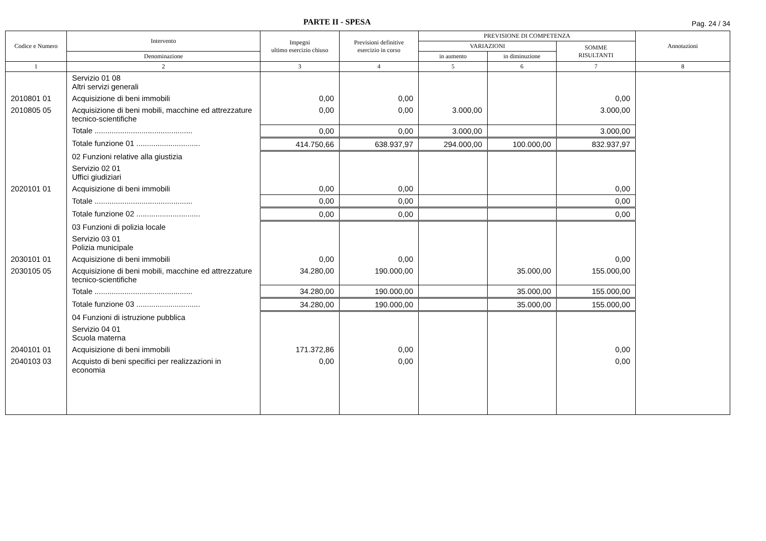PARTE II - SPESA
Pag. 24 / 34
| Codice e Numero | Intervento | Impegni ultimo esercizio chiuso | Previsioni definitive esercizio in corso | PREVISIONE DI COMPETENZA | | | Annotazioni |
| --- | --- | --- | --- | --- | --- | --- | --- |
| | | | | VARIAZIONI | | SOMME RISULTANTI | |
| | Denominazione | | | in aumento | in diminuzione | | |
| 1 | 2 | 3 | 4 | 5 | 6 | 7 | 8 |
| | Servizio 01 08 Altri servizi generali | | | | | | |
| 2010801 01 | Acquisizione di beni immobili | 0,00 | 0,00 | | | 0,00 | |
| 2010805 05 | Acquisizione di beni mobili, macchine ed attrezzature tecnico-scientifiche | 0,00 | 0,00 | 3.000,00 | | 3.000,00 | |
| | Totale .............................................. | 0,00 | 0,00 | 3.000,00 | | 3.000,00 | |
| | Totale funzione 01 .............................. | 414.750,66 | 638.937,97 | 294.000,00 | 100.000,00 | 832.937,97 | |
| | 02 Funzioni relative alla giustizia | | | | | | |
| | Servizio 02 01 Uffici giudiziari | | | | | | |
| 2020101 01 | Acquisizione di beni immobili | 0,00 | 0,00 | | | 0,00 | |
| | Totale .............................................. | 0,00 | 0,00 | | | 0,00 | |
| | Totale funzione 02 .............................. | 0,00 | 0,00 | | | 0,00 | |
| | 03 Funzioni di polizia locale | | | | | | |
| | Servizio 03 01 Polizia municipale | | | | | | |
| 2030101 01 | Acquisizione di beni immobili | 0,00 | 0,00 | | | 0,00 | |
| 2030105 05 | Acquisizione di beni mobili, macchine ed attrezzature tecnico-scientifiche | 34.280,00 | 190.000,00 | | 35.000,00 | 155.000,00 | |
| | Totale .............................................. | 34.280,00 | 190.000,00 | | 35.000,00 | 155.000,00 | |
| | Totale funzione 03 .............................. | 34.280,00 | 190.000,00 | | 35.000,00 | 155.000,00 | |
| | 04 Funzioni di istruzione pubblica | | | | | | |
| | Servizio 04 01 Scuola materna | | | | | | |
| 2040101 01 | Acquisizione di beni immobili | 171.372,86 | 0,00 | | | 0,00 | |
| 2040103 03 | Acquisto di beni specifici per realizzazioni in economia | 0,00 | 0,00 | | | 0,00 | |